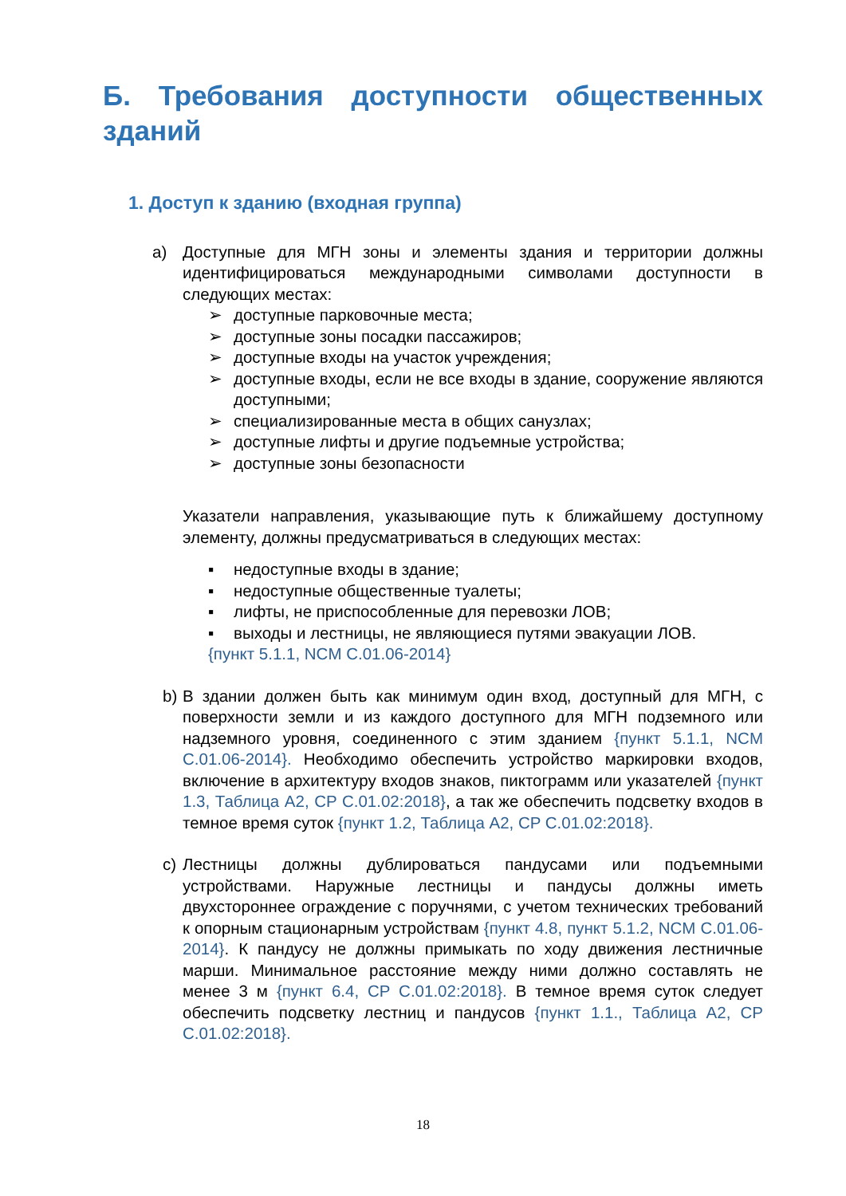Б. Требования доступности общественных
зданий
1. Доступ к зданию (входная группа)
а) Доступные для МГН зоны и элементы здания и территории должны идентифицироваться международными символами доступности в следующих местах:
➢ доступные парковочные места;
➢ доступные зоны посадки пассажиров;
➢ доступные входы на участок учреждения;
➢ доступные входы, если не все входы в здание, сооружение являются доступными;
➢ специализированные места в общих санузлах;
➢ доступные лифты и другие подъемные устройства;
➢ доступные зоны безопасности
Указатели направления, указывающие путь к ближайшему доступному элементу, должны предусматриваться в следующих местах:
▪ недоступные входы в здание;
▪ недоступные общественные туалеты;
▪ лифты, не приспособленные для перевозки ЛОВ;
▪ выходы и лестницы, не являющиеся путями эвакуации ЛОВ.
{пункт 5.1.1, NCM C.01.06-2014}
b) В здании должен быть как минимум один вход, доступный для МГН, с поверхности земли и из каждого доступного для МГН подземного или надземного уровня, соединенного с этим зданием {пункт 5.1.1, NCM C.01.06-2014}. Необходимо обеспечить устройство маркировки входов, включение в архитектуру входов знаков, пиктограмм или указателей {пункт 1.3, Таблица А2, CP C.01.02:2018}, а так же обеспечить подсветку входов в темное время суток {пункт 1.2, Таблица А2, CP C.01.02:2018}.
c) Лестницы должны дублироваться пандусами или подъемными устройствами. Наружные лестницы и пандусы должны иметь двухстороннее ограждение с поручнями, с учетом технических требований к опорным стационарным устройствам {пункт 4.8, пункт 5.1.2, NCM C.01.06-2014}. К пандусу не должны примыкать по ходу движения лестничные марши. Минимальное расстояние между ними должно составлять не менее 3 м {пункт 6.4, CP C.01.02:2018}. В темное время суток следует обеспечить подсветку лестниц и пандусов {пункт 1.1., Таблица А2, CP C.01.02:2018}.
18